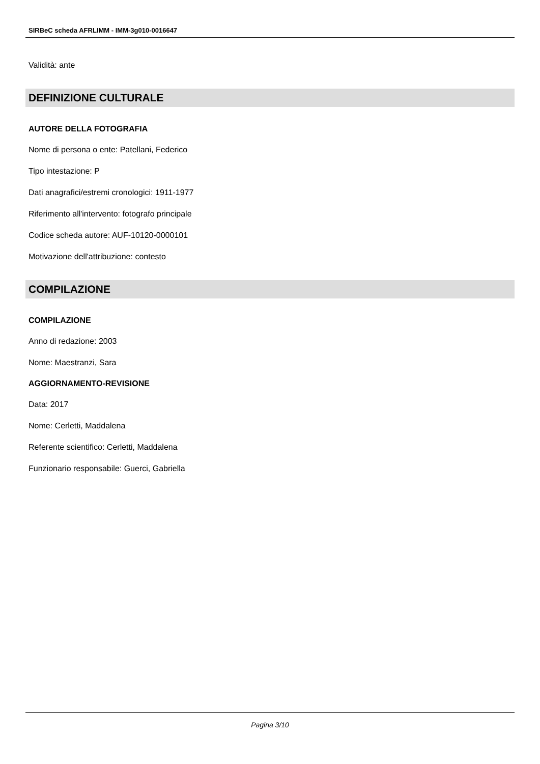SIRBeC scheda AFRLIMM - IMM-3g010-0016647
Validità: ante
DEFINIZIONE CULTURALE
AUTORE DELLA FOTOGRAFIA
Nome di persona o ente: Patellani, Federico
Tipo intestazione: P
Dati anagrafici/estremi cronologici: 1911-1977
Riferimento all'intervento: fotografo principale
Codice scheda autore: AUF-10120-0000101
Motivazione dell'attribuzione: contesto
COMPILAZIONE
COMPILAZIONE
Anno di redazione: 2003
Nome: Maestranzi, Sara
AGGIORNAMENTO-REVISIONE
Data: 2017
Nome: Cerletti, Maddalena
Referente scientifico: Cerletti, Maddalena
Funzionario responsabile: Guerci, Gabriella
Pagina 3/10